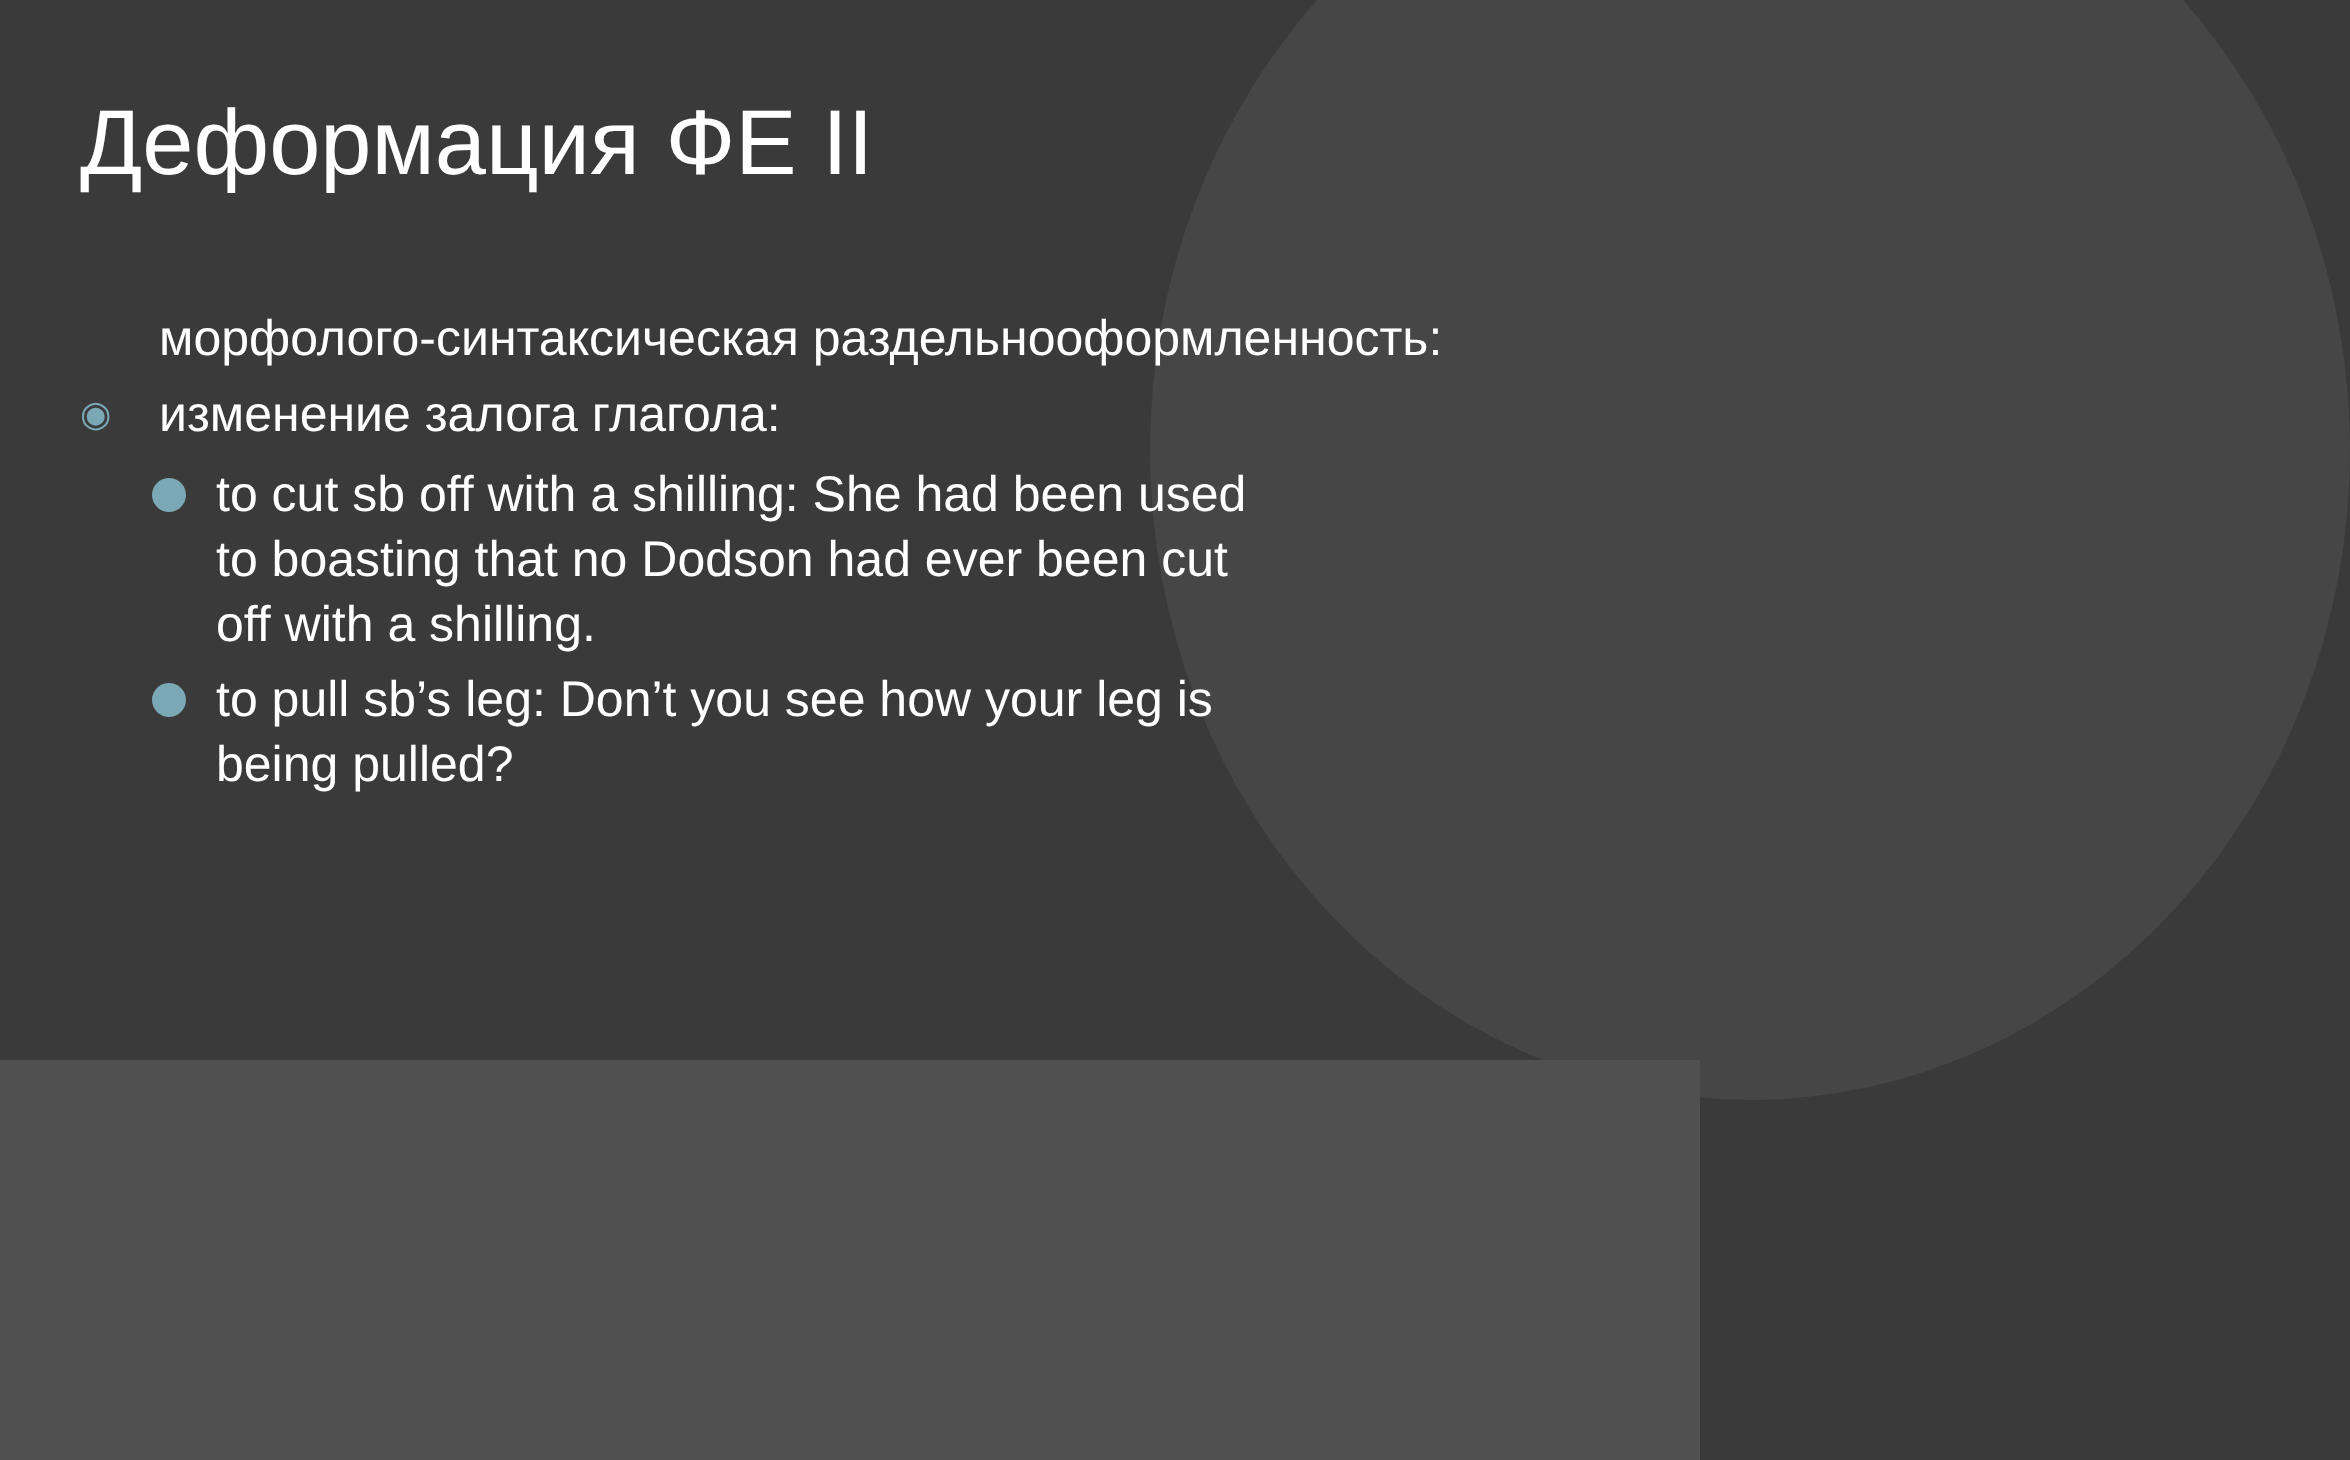Деформация ФЕ II
морфолого-синтаксическая раздельнооформленность:
◉ изменение залога глагола:
to cut sb off with a shilling: She had been used to boasting that no Dodson had ever been cut off with a shilling.
to pull sb’s leg: Don’t you see how your leg is being pulled?